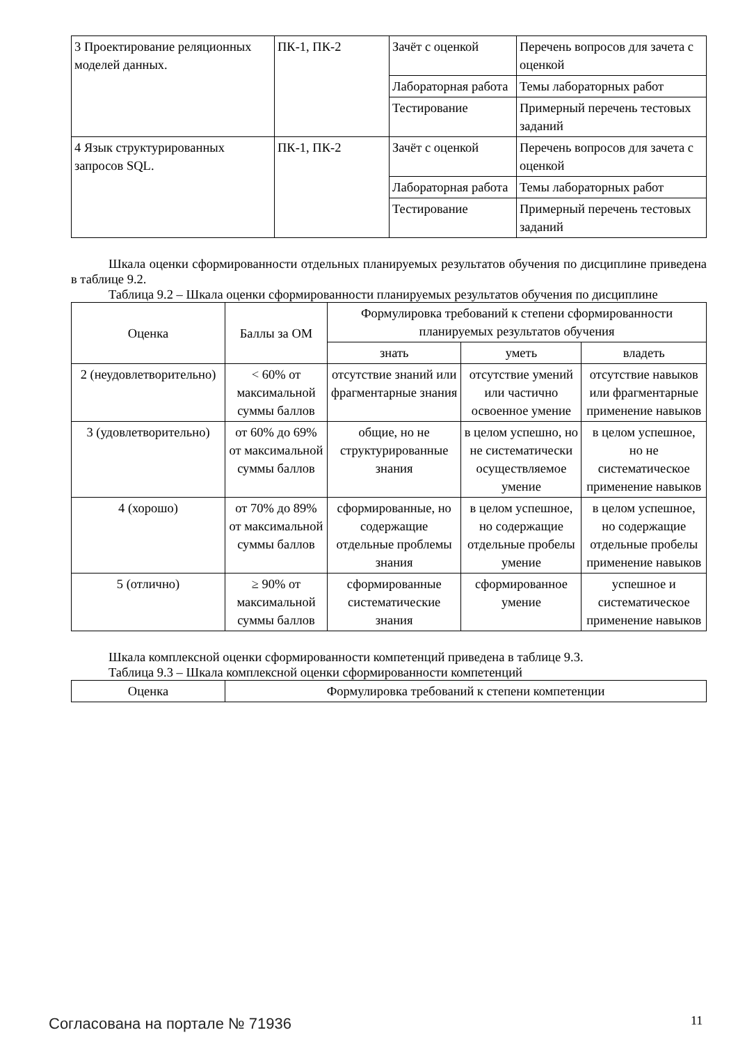| 3 Проектирование реляционных моделей данных. | ПК-1, ПК-2 | Зачёт с оценкой | Перечень вопросов для зачета с оценкой |
| | | Лабораторная работа | Темы лабораторных работ |
| | | Тестирование | Примерный перечень тестовых заданий |
| 4 Язык структурированных запросов SQL. | ПК-1, ПК-2 | Зачёт с оценкой | Перечень вопросов для зачета с оценкой |
| | | Лабораторная работа | Темы лабораторных работ |
| | | Тестирование | Примерный перечень тестовых заданий |
Шкала оценки сформированности отдельных планируемых результатов обучения по дисциплине приведена в таблице 9.2.
Таблица 9.2 – Шкала оценки сформированности планируемых результатов обучения по дисциплине
| Оценка | Баллы за ОМ | Формулировка требований к степени сформированности планируемых результатов обучения | | |
| --- | --- | --- | --- | --- |
| | | знать | уметь | владеть |
| 2 (неудовлетворительно) | < 60% от максимальной суммы баллов | отсутствие знаний или фрагментарные знания | отсутствие умений или частично освоенное умение | отсутствие навыков или фрагментарные применение навыков |
| 3 (удовлетворительно) | от 60% до 69% от максимальной суммы баллов | общие, но не структурированные знания | в целом успешно, но не систематически осуществляемое умение | в целом успешное, но не систематическое применение навыков |
| 4 (хорошо) | от 70% до 89% от максимальной суммы баллов | сформированные, но содержащие отдельные проблемы знания | в целом успешное, но содержащие отдельные пробелы умение | в целом успешное, но содержащие отдельные пробелы применение навыков |
| 5 (отлично) | ≥ 90% от максимальной суммы баллов | сформированные систематические знания | сформированное умение | успешное и систематическое применение навыков |
Шкала комплексной оценки сформированности компетенций приведена в таблице 9.3.
Таблица 9.3 – Шкала комплексной оценки сформированности компетенций
| Оценка | Формулировка требований к степени компетенции |
| --- | --- |
Согласована на портале № 71936 11